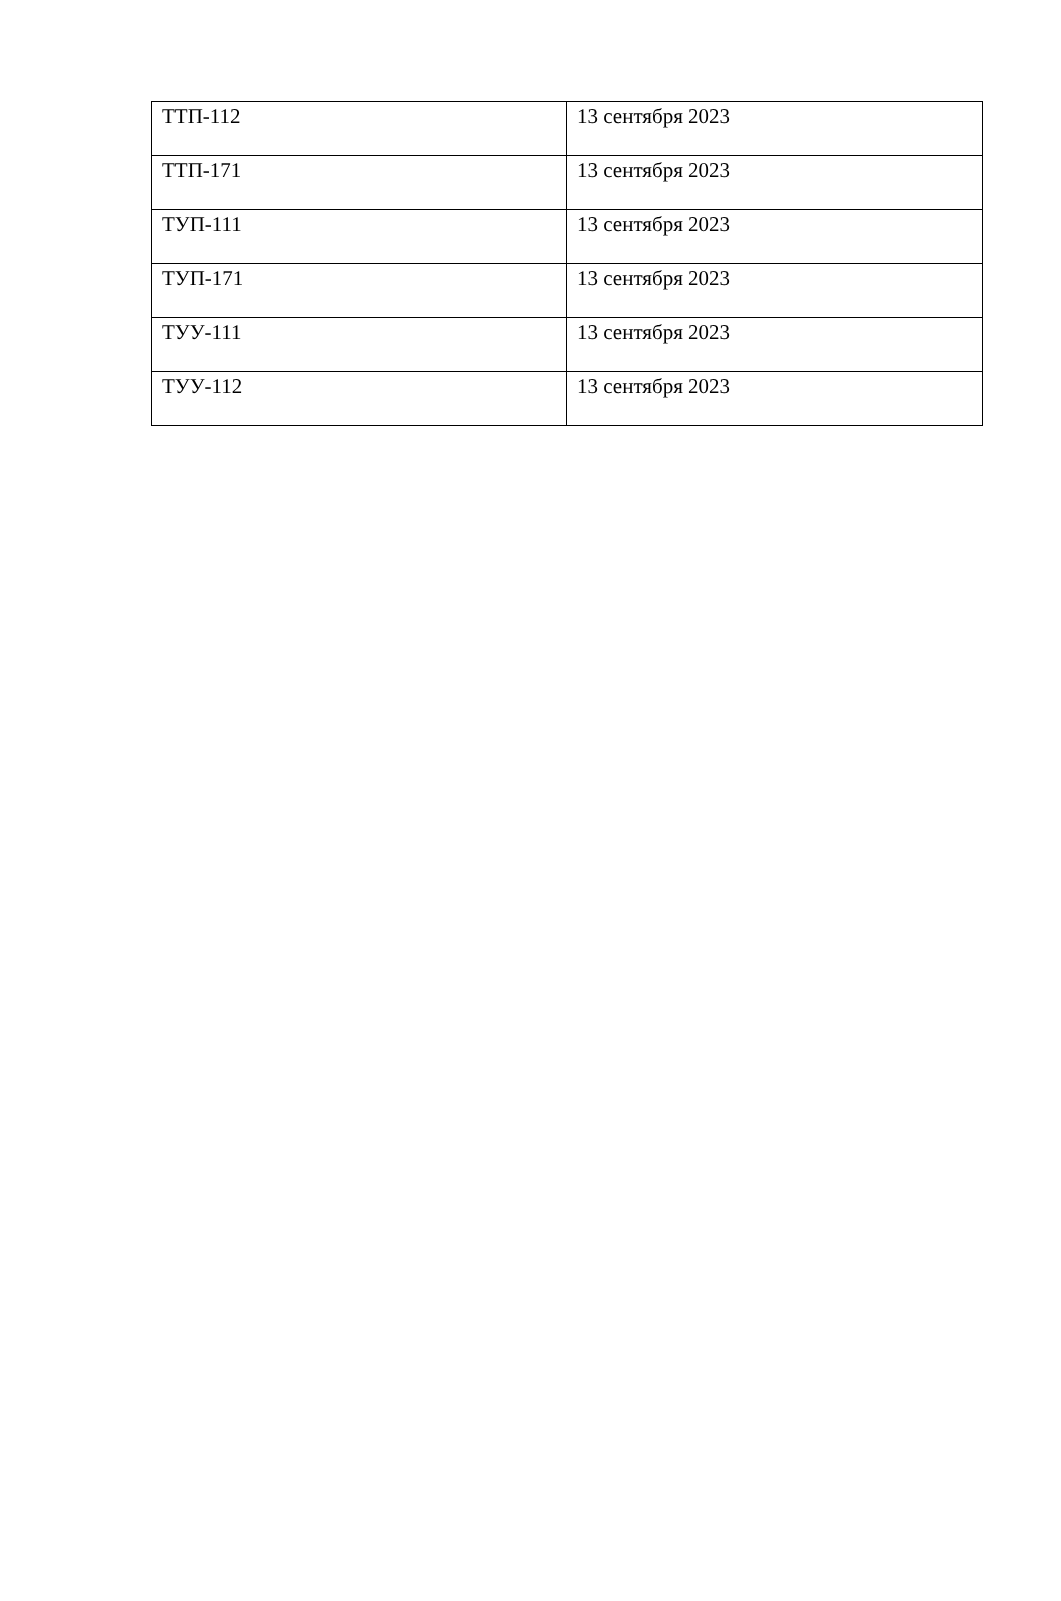| ТТП-112 | 13 сентября 2023 |
| ТТП-171 | 13 сентября 2023 |
| ТУП-111 | 13 сентября 2023 |
| ТУП-171 | 13 сентября 2023 |
| ТУУ-111 | 13 сентября 2023 |
| ТУУ-112 | 13 сентября 2023 |